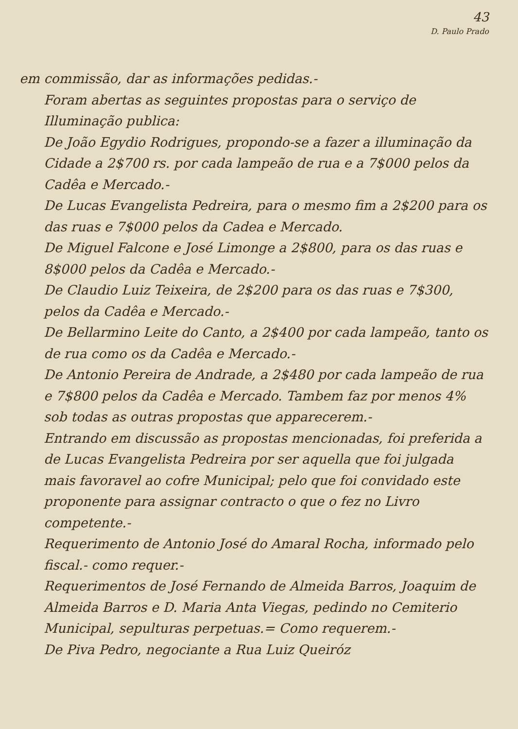43
D. Paulo Prado
em commissão, dar as informações pedidas.-
Foram abertas as seguintes propostas para o serviço de Illuminação publica:
De João Egydio Rodrigues, propondo-se a fazer a illuminação da Cidade a 2$700 rs. por cada lampeão de rua e a 7$000 pelos da Cadêa e Mercado.-
De Lucas Evangelista Pedreira, para o mesmo fim a 2$200 para os das ruas e 7$000 pelos da Cadea e Mercado.
De Miguel Falcone e José Limonge a 2$800, para os das ruas e 8$000 pelos da Cadêa e Mercado.-
De Claudio Luiz Teixeira, de 2$200 para os das ruas e 7$300, pelos da Cadêa e Mercado.-
De Bellarmino Leite do Canto, a 2$400 por cada lampeão, tanto os de rua como os da Cadêa e Mercado.-
De Antonio Pereira de Andrade, a 2$480 por cada lampeão de rua e 7$800 pelos da Cadêa e Mercado. Tambem faz por menos 4% sob todas as outras propostas que apparecerem.-
Entrando em discussão as propostas mencionadas, foi preferida a de Lucas Evangelista Pedreira por ser aquella que foi julgada mais favoravel ao cofre Municipal; pelo que foi convidado este proponente para assignar contracto o que o fez no Livro competente.-
Requerimento de Antonio José do Amaral Rocha, informado pelo fiscal.- como requer.-
Requerimentos de José Fernando de Almeida Barros, Joaquim de Almeida Barros e D. Maria Anta Viegas, pedindo no Cemiterio Municipal, sepulturas perpetuas.= Como requerem.-
De Piva Pedro, negociante a Rua Luiz Queiróz